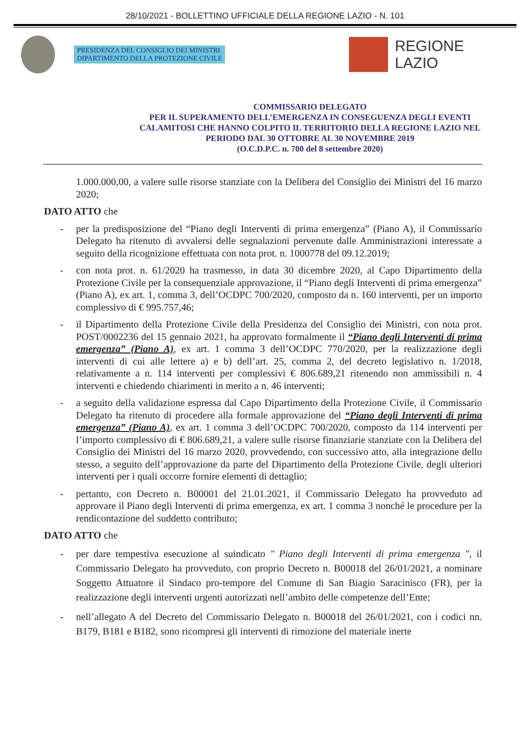28/10/2021 - BOLLETTINO UFFICIALE DELLA REGIONE LAZIO - N. 101
PRESIDENZA DEL CONSIGLIO DEI MINISTRI
DIPARTIMENTO DELLA PROTEZIONE CIVILE
REGIONE
LAZIO
COMMISSARIO DELEGATO
PER IL SUPERAMENTO DELL’EMERGENZA IN CONSEGUENZA DEGLI EVENTI CALAMITOSI CHE HANNO COLPITO IL TERRITORIO DELLA REGIONE LAZIO NEL PERIODO DAL 30 OTTOBRE AL 30 NOVEMBRE 2019
(O.C.D.P.C. n. 700 del 8 settembre 2020)
1.000.000,00, a valere sulle risorse stanziate con la Delibera del Consiglio dei Ministri del 16 marzo 2020;
DATO ATTO che
- per la predisposizione del “Piano degli Interventi di prima emergenza” (Piano A), il Commissario Delegato ha ritenuto di avvalersi delle segnalazioni pervenute dalle Amministrazioni interessate a seguito della ricognizione effettuata con nota prot. n. 1000778 del 09.12.2019;
- con nota prot. n. 61/2020 ha trasmesso, in data 30 dicembre 2020, al Capo Dipartimento della Protezione Civile per la consequenziale approvazione, il “Piano degli Interventi di prima emergenza” (Piano A), ex art. 1, comma 3, dell’OCDPC 700/2020, composto da n. 160 interventi, per un importo complessivo di € 995.757,46;
- il Dipartimento della Protezione Civile della Presidenza del Consiglio dei Ministri, con nota prot. POST/0002236 del 15 gennaio 2021, ha approvato formalmente il “Piano degli Interventi di prima emergenza” (Piano A), ex art. 1 comma 3 dell’OCDPC 770/2020, per la realizzazione degli interventi di cui alle lettere a) e b) dell’art. 25, comma 2, del decreto legislativo n. 1/2018, relativamente a n. 114 interventi per complessivi € 806.689,21 ritenendo non ammissibili n. 4 interventi e chiedendo chiarimenti in merito a n. 46 interventi;
- a seguito della validazione espressa dal Capo Dipartimento della Protezione Civile, il Commissario Delegato ha ritenuto di procedere alla formale approvazione del “Piano degli Interventi di prima emergenza” (Piano A), ex art. 1 comma 3 dell’OCDPC 700/2020, composto da 114 interventi per l’importo complessivo di € 806.689,21, a valere sulle risorse finanziarie stanziate con la Delibera del Consiglio dei Ministri del 16 marzo 2020, provvedendo, con successivo atto, alla integrazione dello stesso, a seguito dell’approvazione da parte del Dipartimento della Protezione Civile, degli ulteriori interventi per i quali occorre fornire elementi di dettaglio;
- pertanto, con Decreto n. B00001 del 21.01.2021, il Commissario Delegato ha provveduto ad approvare il Piano degli Interventi di prima emergenza, ex art. 1 comma 3 nonché le procedure per la rendicontazione del suddetto contributo;
DATO ATTO che
- per dare tempestiva esecuzione al suindicato " Piano degli Interventi di prima emergenza ", il Commissario Delegato ha provveduto, con proprio Decreto n. B00018 del 26/01/2021, a nominare Soggetto Attuatore il Sindaco pro-tempore del Comune di San Biagio Saracinisco (FR), per la realizzazione degli interventi urgenti autorizzati nell’ambito delle competenze dell’Ente;
- nell’allegato A del Decreto del Commissario Delegato n. B00018 del 26/01/2021, con i codici nn. B179, B181 e B182, sono ricompresi gli interventi di rimozione del materiale inerte